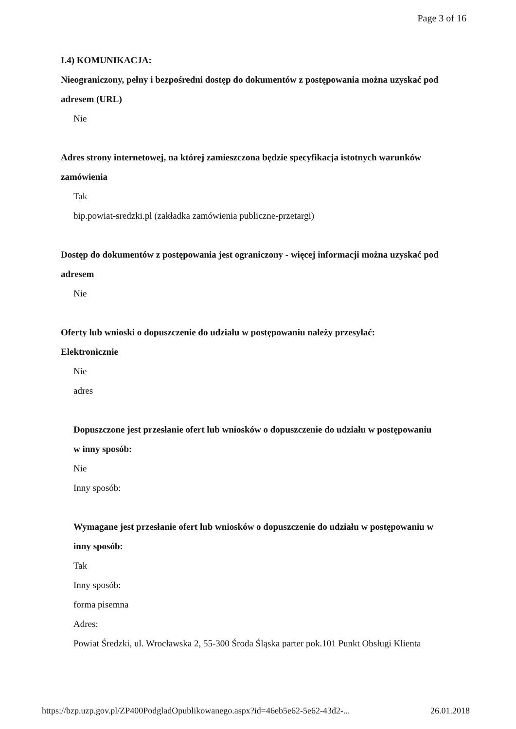Page 3 of 16
I.4) KOMUNIKACJA:
Nieograniczony, pełny i bezpośredni dostęp do dokumentów z postępowania można uzyskać pod adresem (URL)
Nie
Adres strony internetowej, na której zamieszczona będzie specyfikacja istotnych warunków zamówienia
Tak
bip.powiat-sredzki.pl (zakładka zamówienia publiczne-przetargi)
Dostęp do dokumentów z postępowania jest ograniczony - więcej informacji można uzyskać pod adresem
Nie
Oferty lub wnioski o dopuszczenie do udziału w postępowaniu należy przesyłać:
Elektronicznie
Nie
adres
Dopuszczone jest przesłanie ofert lub wniosków o dopuszczenie do udziału w postępowaniu w inny sposób:
Nie
Inny sposób:
Wymagane jest przesłanie ofert lub wniosków o dopuszczenie do udziału w postępowaniu w inny sposób:
Tak
Inny sposób:
forma pisemna
Adres:
Powiat Średzki, ul. Wrocławska 2, 55-300 Środa Śląska parter pok.101 Punkt Obsługi Klienta
https://bzp.uzp.gov.pl/ZP400PodgladOpublikowanego.aspx?id=46eb5e62-5e62-43d2-... 26.01.2018